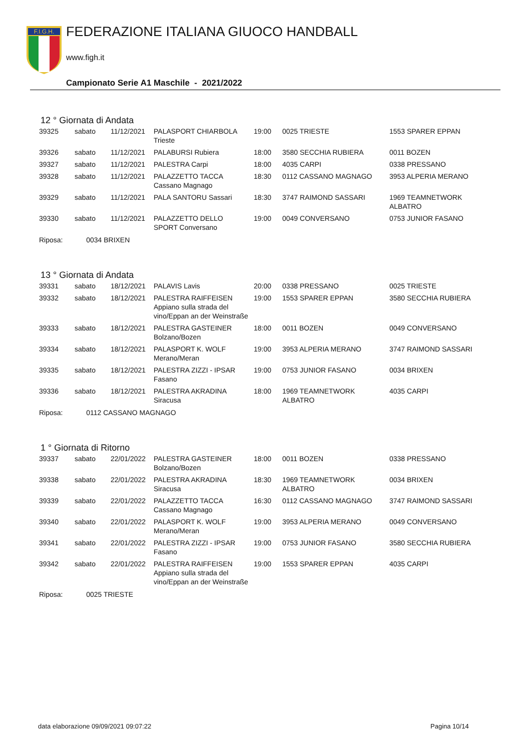F.I.G.H.
FEDERAZIONE ITALIANA GIUOCO HANDBALL
www.figh.it
Campionato Serie A1 Maschile - 2021/2022
12 ° Giornata di Andata
| 39325 | sabato | 11/12/2021 | PALASPORT CHIARBOLA Trieste | 19:00 | 0025 TRIESTE | 1553 SPARER EPPAN |
| 39326 | sabato | 11/12/2021 | PALABURSI Rubiera | 18:00 | 3580 SECCHIA RUBIERA | 0011 BOZEN |
| 39327 | sabato | 11/12/2021 | PALESTRA Carpi | 18:00 | 4035 CARPI | 0338 PRESSANO |
| 39328 | sabato | 11/12/2021 | PALAZZETTO TACCA Cassano Magnago | 18:30 | 0112 CASSANO MAGNAGO | 3953 ALPERIA MERANO |
| 39329 | sabato | 11/12/2021 | PALA SANTORU Sassari | 18:30 | 3747 RAIMOND SASSARI | 1969 TEAMNETWORK ALBATRO |
| 39330 | sabato | 11/12/2021 | PALAZZETTO DELLO SPORT Conversano | 19:00 | 0049 CONVERSANO | 0753 JUNIOR FASANO |
Riposa: 0034 BRIXEN
13 ° Giornata di Andata
| 39331 | sabato | 18/12/2021 | PALAVIS Lavis | 20:00 | 0338 PRESSANO | 0025 TRIESTE |
| 39332 | sabato | 18/12/2021 | PALESTRA RAIFFEISEN Appiano sulla strada del vino/Eppan an der Weinstraße | 19:00 | 1553 SPARER EPPAN | 3580 SECCHIA RUBIERA |
| 39333 | sabato | 18/12/2021 | PALESTRA GASTEINER Bolzano/Bozen | 18:00 | 0011 BOZEN | 0049 CONVERSANO |
| 39334 | sabato | 18/12/2021 | PALASPORT K. WOLF Merano/Meran | 19:00 | 3953 ALPERIA MERANO | 3747 RAIMOND SASSARI |
| 39335 | sabato | 18/12/2021 | PALESTRA ZIZZI - IPSAR Fasano | 19:00 | 0753 JUNIOR FASANO | 0034 BRIXEN |
| 39336 | sabato | 18/12/2021 | PALESTRA AKRADINA Siracusa | 18:00 | 1969 TEAMNETWORK ALBATRO | 4035 CARPI |
Riposa: 0112 CASSANO MAGNAGO
1 ° Giornata di Ritorno
| 39337 | sabato | 22/01/2022 | PALESTRA GASTEINER Bolzano/Bozen | 18:00 | 0011 BOZEN | 0338 PRESSANO |
| 39338 | sabato | 22/01/2022 | PALESTRA AKRADINA Siracusa | 18:30 | 1969 TEAMNETWORK ALBATRO | 0034 BRIXEN |
| 39339 | sabato | 22/01/2022 | PALAZZETTO TACCA Cassano Magnago | 16:30 | 0112 CASSANO MAGNAGO | 3747 RAIMOND SASSARI |
| 39340 | sabato | 22/01/2022 | PALASPORT K. WOLF Merano/Meran | 19:00 | 3953 ALPERIA MERANO | 0049 CONVERSANO |
| 39341 | sabato | 22/01/2022 | PALESTRA ZIZZI - IPSAR Fasano | 19:00 | 0753 JUNIOR FASANO | 3580 SECCHIA RUBIERA |
| 39342 | sabato | 22/01/2022 | PALESTRA RAIFFEISEN Appiano sulla strada del vino/Eppan an der Weinstraße | 19:00 | 1553 SPARER EPPAN | 4035 CARPI |
Riposa: 0025 TRIESTE
data elaborazione 09/09/2021 09:07:22
Pagina 10/14